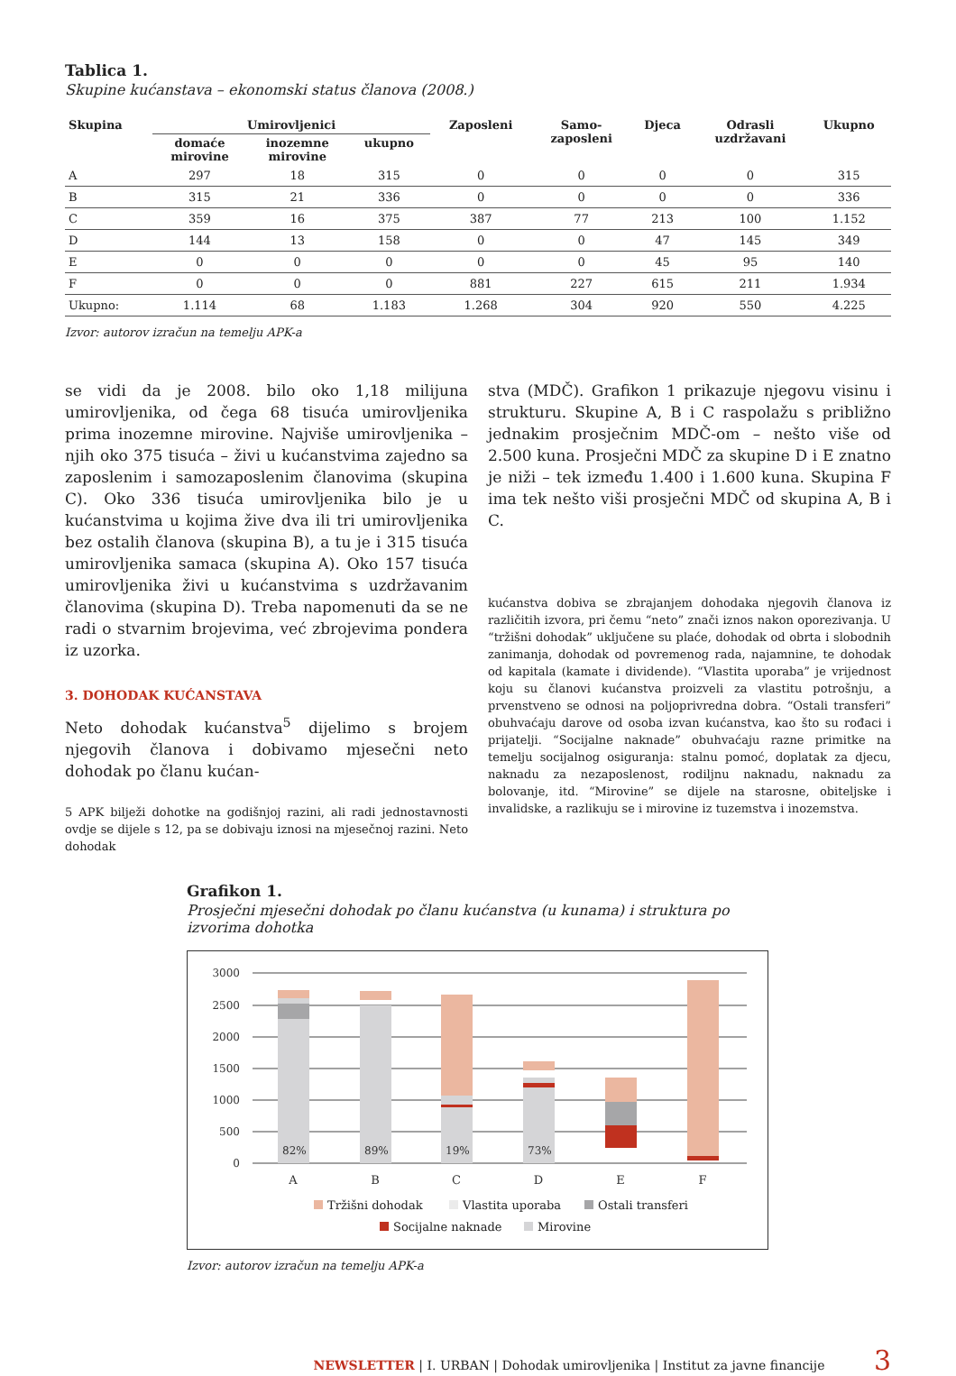Tablica 1.
Skupine kućanstava – ekonomski status članova (2008.)
| Skupina | Umirovljenici | | | Zaposleni | Samo- zaposleni | Djeca | Odrasli uzdržavani | Ukupno |
| --- | --- | --- | --- | --- | --- | --- | --- | --- |
| | domaće mirovine | inozemne mirovine | ukupno | | | | | |
| A | 297 | 18 | 315 | 0 | 0 | 0 | 0 | 315 |
| B | 315 | 21 | 336 | 0 | 0 | 0 | 0 | 336 |
| C | 359 | 16 | 375 | 387 | 77 | 213 | 100 | 1.152 |
| D | 144 | 13 | 158 | 0 | 0 | 47 | 145 | 349 |
| E | 0 | 0 | 0 | 0 | 0 | 45 | 95 | 140 |
| F | 0 | 0 | 0 | 881 | 227 | 615 | 211 | 1.934 |
| Ukupno: | 1.114 | 68 | 1.183 | 1.268 | 304 | 920 | 550 | 4.225 |
Izvor: autorov izračun na temelju APK-a
se vidi da je 2008. bilo oko 1,18 milijuna umirovljenika, od čega 68 tisuća umirovljenika prima inozemne mirovine. Najviše umirovljenika – njih oko 375 tisuća – živi u kućanstvima zajedno sa zaposlenim i samozaposlenim članovima (skupina C). Oko 336 tisuća umirovljenika bilo je u kućanstvima u kojima žive dva ili tri umirovljenika bez ostalih članova (skupina B), a tu je i 315 tisuća umirovljenika samaca (skupina A). Oko 157 tisuća umirovljenika živi u kućanstvima s uzdržavanim članovima (skupina D). Treba napomenuti da se ne radi o stvarnim brojevima, već zbrojevima pondera iz uzorka.
3. DOHODAK KUĆANSTAVA
Neto dohodak kućanstva<sup>5</sup> dijelimo s brojem njegovih članova i dobivamo mjesečni neto dohodak po članu kućan-
5 APK bilježi dohotke na godišnjoj razini, ali radi jednostavnosti ovdje se dijele s 12, pa se dobivaju iznosi na mjesečnoj razini. Neto dohodak
stva (MDČ). Grafikon 1 prikazuje njegovu visinu i strukturu. Skupine A, B i C raspolažu s približno jednakim prosječnim MDČ-om – nešto više od 2.500 kuna. Prosječni MDČ za skupine D i E znatno je niži – tek između 1.400 i 1.600 kuna. Skupina F ima tek nešto viši prosječni MDČ od skupina A, B i C.
kućanstva dobiva se zbrajanjem dohodaka njegovih članova iz različitih izvora, pri čemu “neto” znači iznos nakon oporezivanja. U “tržišni dohodak” uključene su plaće, dohodak od obrta i slobodnih zanimanja, dohodak od povremenog rada, najamnine, te dohodak od kapitala (kamate i dividende). “Vlastita uporaba” je vrijednost koju su članovi kućanstva proizveli za vlastitu potrošnju, a prvenstveno se odnosi na poljoprivredna dobra. “Ostali transferi” obuhvaćaju darove od osoba izvan kućanstva, kao što su rođaci i prijatelji. “Socijalne naknade” obuhvaćaju razne primitke na temelju socijalnog osiguranja: stalnu pomoć, doplatak za djecu, naknadu za nezaposlenost, rodiljnu naknadu, naknadu za bolovanje, itd. “Mirovine” se dijele na starosne, obiteljske i invalidske, a razlikuju se i mirovine iz tuzemstva i inozemstva.
Grafikon 1.
Prosječni mjesečni dohodak po članu kućanstva (u kunama) i struktura po izvorima dohotka
3000
2500
2000
1500
1000
500
0
82%
89%
19%
73%
A
B
C
D
E
F
Tržišni dohodak
Vlastita uporaba
Ostali transferi
Socijalne naknade
Mirovine
Izvor: autorov izračun na temelju APK-a
NEWSLETTER | I. URBAN | Dohodak umirovljenika | Institut za javne financije 3